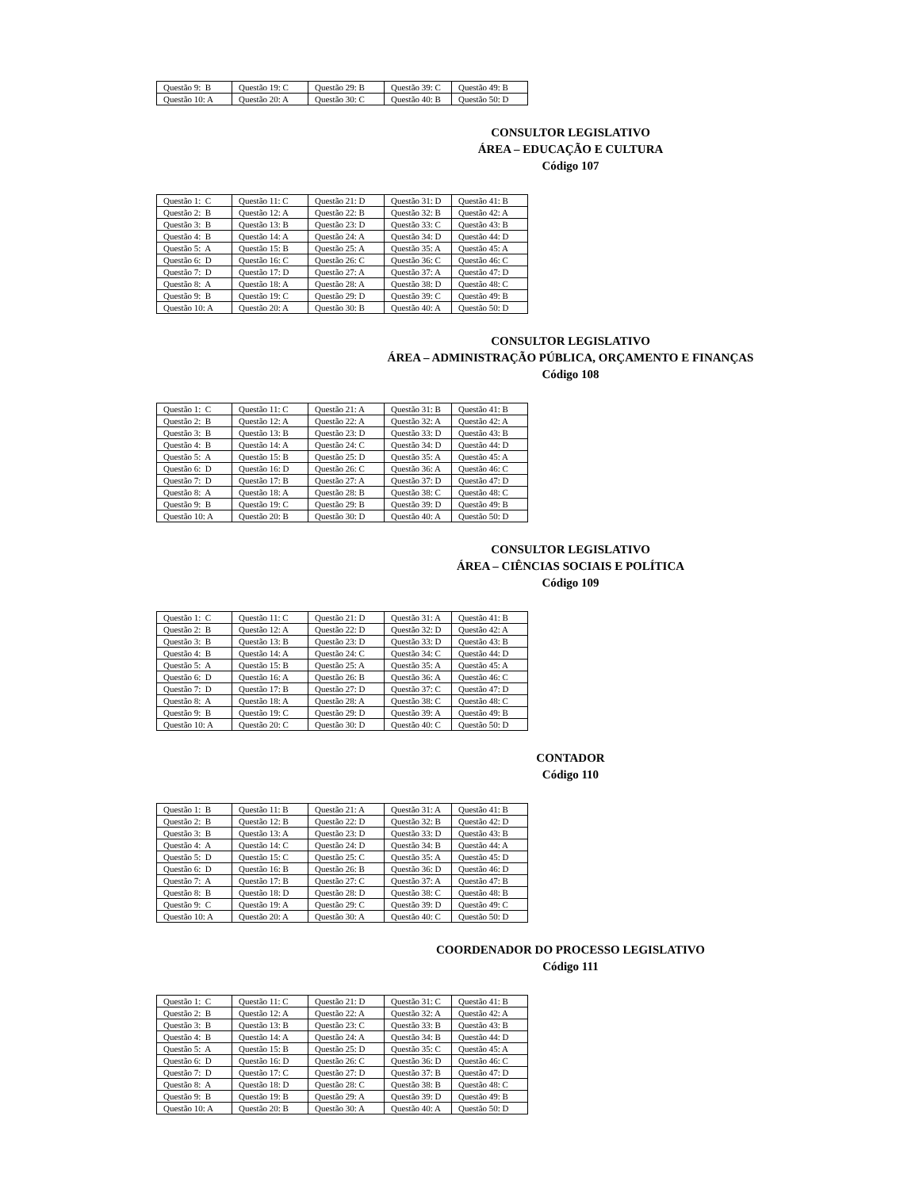| Questão 9: B | Questão 19: C | Questão 29: B | Questão 39: C | Questão 49: B |
| Questão 10: A | Questão 20: A | Questão 30: C | Questão 40: B | Questão 50: D |
CONSULTOR LEGISLATIVO
ÁREA – EDUCAÇÃO E CULTURA
Código 107
| Questão 1: C | Questão 11: C | Questão 21: D | Questão 31: D | Questão 41: B |
| Questão 2: B | Questão 12: A | Questão 22: B | Questão 32: B | Questão 42: A |
| Questão 3: B | Questão 13: B | Questão 23: D | Questão 33: C | Questão 43: B |
| Questão 4: B | Questão 14: A | Questão 24: A | Questão 34: D | Questão 44: D |
| Questão 5: A | Questão 15: B | Questão 25: A | Questão 35: A | Questão 45: A |
| Questão 6: D | Questão 16: C | Questão 26: C | Questão 36: C | Questão 46: C |
| Questão 7: D | Questão 17: D | Questão 27: A | Questão 37: A | Questão 47: D |
| Questão 8: A | Questão 18: A | Questão 28: A | Questão 38: D | Questão 48: C |
| Questão 9: B | Questão 19: C | Questão 29: D | Questão 39: C | Questão 49: B |
| Questão 10: A | Questão 20: A | Questão 30: B | Questão 40: A | Questão 50: D |
CONSULTOR LEGISLATIVO
ÁREA – ADMINISTRAÇÃO PÚBLICA, ORÇAMENTO E FINANÇAS
Código 108
| Questão 1: C | Questão 11: C | Questão 21: A | Questão 31: B | Questão 41: B |
| Questão 2: B | Questão 12: A | Questão 22: A | Questão 32: A | Questão 42: A |
| Questão 3: B | Questão 13: B | Questão 23: D | Questão 33: D | Questão 43: B |
| Questão 4: B | Questão 14: A | Questão 24: C | Questão 34: D | Questão 44: D |
| Questão 5: A | Questão 15: B | Questão 25: D | Questão 35: A | Questão 45: A |
| Questão 6: D | Questão 16: D | Questão 26: C | Questão 36: A | Questão 46: C |
| Questão 7: D | Questão 17: B | Questão 27: A | Questão 37: D | Questão 47: D |
| Questão 8: A | Questão 18: A | Questão 28: B | Questão 38: C | Questão 48: C |
| Questão 9: B | Questão 19: C | Questão 29: B | Questão 39: D | Questão 49: B |
| Questão 10: A | Questão 20: B | Questão 30: D | Questão 40: A | Questão 50: D |
CONSULTOR LEGISLATIVO
ÁREA – CIÊNCIAS SOCIAIS E POLÍTICA
Código 109
| Questão 1: C | Questão 11: C | Questão 21: D | Questão 31: A | Questão 41: B |
| Questão 2: B | Questão 12: A | Questão 22: D | Questão 32: D | Questão 42: A |
| Questão 3: B | Questão 13: B | Questão 23: D | Questão 33: D | Questão 43: B |
| Questão 4: B | Questão 14: A | Questão 24: C | Questão 34: C | Questão 44: D |
| Questão 5: A | Questão 15: B | Questão 25: A | Questão 35: A | Questão 45: A |
| Questão 6: D | Questão 16: A | Questão 26: B | Questão 36: A | Questão 46: C |
| Questão 7: D | Questão 17: B | Questão 27: D | Questão 37: C | Questão 47: D |
| Questão 8: A | Questão 18: A | Questão 28: A | Questão 38: C | Questão 48: C |
| Questão 9: B | Questão 19: C | Questão 29: D | Questão 39: A | Questão 49: B |
| Questão 10: A | Questão 20: C | Questão 30: D | Questão 40: C | Questão 50: D |
CONTADOR
Código 110
| Questão 1: B | Questão 11: B | Questão 21: A | Questão 31: A | Questão 41: B |
| Questão 2: B | Questão 12: B | Questão 22: D | Questão 32: B | Questão 42: D |
| Questão 3: B | Questão 13: A | Questão 23: D | Questão 33: D | Questão 43: B |
| Questão 4: A | Questão 14: C | Questão 24: D | Questão 34: B | Questão 44: A |
| Questão 5: D | Questão 15: C | Questão 25: C | Questão 35: A | Questão 45: D |
| Questão 6: D | Questão 16: B | Questão 26: B | Questão 36: D | Questão 46: D |
| Questão 7: A | Questão 17: B | Questão 27: C | Questão 37: A | Questão 47: B |
| Questão 8: B | Questão 18: D | Questão 28: D | Questão 38: C | Questão 48: B |
| Questão 9: C | Questão 19: A | Questão 29: C | Questão 39: D | Questão 49: C |
| Questão 10: A | Questão 20: A | Questão 30: A | Questão 40: C | Questão 50: D |
COORDENADOR DO PROCESSO LEGISLATIVO
Código 111
| Questão 1: C | Questão 11: C | Questão 21: D | Questão 31: C | Questão 41: B |
| Questão 2: B | Questão 12: A | Questão 22: A | Questão 32: A | Questão 42: A |
| Questão 3: B | Questão 13: B | Questão 23: C | Questão 33: B | Questão 43: B |
| Questão 4: B | Questão 14: A | Questão 24: A | Questão 34: B | Questão 44: D |
| Questão 5: A | Questão 15: B | Questão 25: D | Questão 35: C | Questão 45: A |
| Questão 6: D | Questão 16: D | Questão 26: C | Questão 36: D | Questão 46: C |
| Questão 7: D | Questão 17: C | Questão 27: D | Questão 37: B | Questão 47: D |
| Questão 8: A | Questão 18: D | Questão 28: C | Questão 38: B | Questão 48: C |
| Questão 9: B | Questão 19: B | Questão 29: A | Questão 39: D | Questão 49: B |
| Questão 10: A | Questão 20: B | Questão 30: A | Questão 40: A | Questão 50: D |